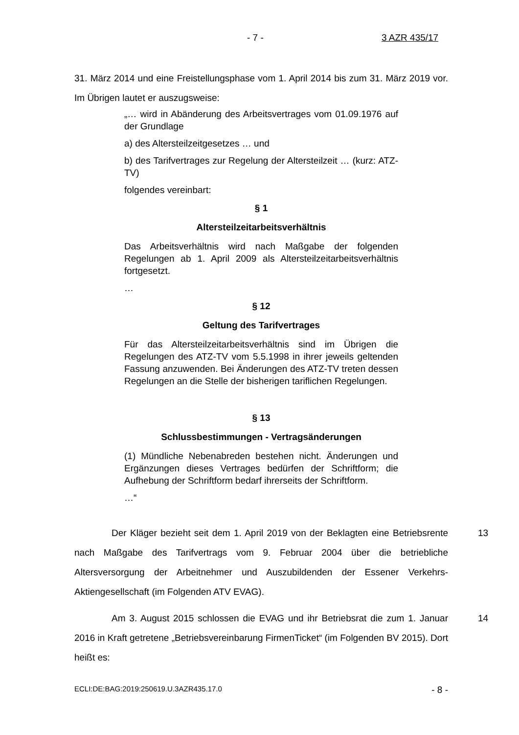- 7 - 3 AZR 435/17
31. März 2014 und eine Freistellungsphase vom 1. April 2014 bis zum 31. März 2019 vor. Im Übrigen lautet er auszugsweise:
„… wird in Abänderung des Arbeitsvertrages vom 01.09.1976 auf der Grundlage
a) des Altersteilzeitgesetzes … und
b) des Tarifvertrages zur Regelung der Altersteilzeit … (kurz: ATZ-TV)
folgendes vereinbart:
§ 1
Altersteilzeitarbeitsverhältnis
Das Arbeitsverhältnis wird nach Maßgabe der folgenden Regelungen ab 1. April 2009 als Altersteilzeitarbeitsverhältnis fortgesetzt.
…
§ 12
Geltung des Tarifvertrages
Für das Altersteilzeitarbeitsverhältnis sind im Übrigen die Regelungen des ATZ-TV vom 5.5.1998 in ihrer jeweils geltenden Fassung anzuwenden. Bei Änderungen des ATZ-TV treten dessen Regelungen an die Stelle der bisherigen tariflichen Regelungen.
§ 13
Schlussbestimmungen - Vertragsänderungen
(1) Mündliche Nebenabreden bestehen nicht. Änderungen und Ergänzungen dieses Vertrages bedürfen der Schriftform; die Aufhebung der Schriftform bedarf ihrerseits der Schriftform.
…“
Der Kläger bezieht seit dem 1. April 2019 von der Beklagten eine Betriebsrente nach Maßgabe des Tarifvertrags vom 9. Februar 2004 über die betriebliche Altersversorgung der Arbeitnehmer und Auszubildenden der Essener Verkehrs-Aktiengesellschaft (im Folgenden ATV EVAG). 13
Am 3. August 2015 schlossen die EVAG und ihr Betriebsrat die zum 1. Januar 2016 in Kraft getretene „Betriebsvereinbarung FirmenTicket“ (im Folgenden BV 2015). Dort heißt es: 14
ECLI:DE:BAG:2019:250619.U.3AZR435.17.0 - 8 -